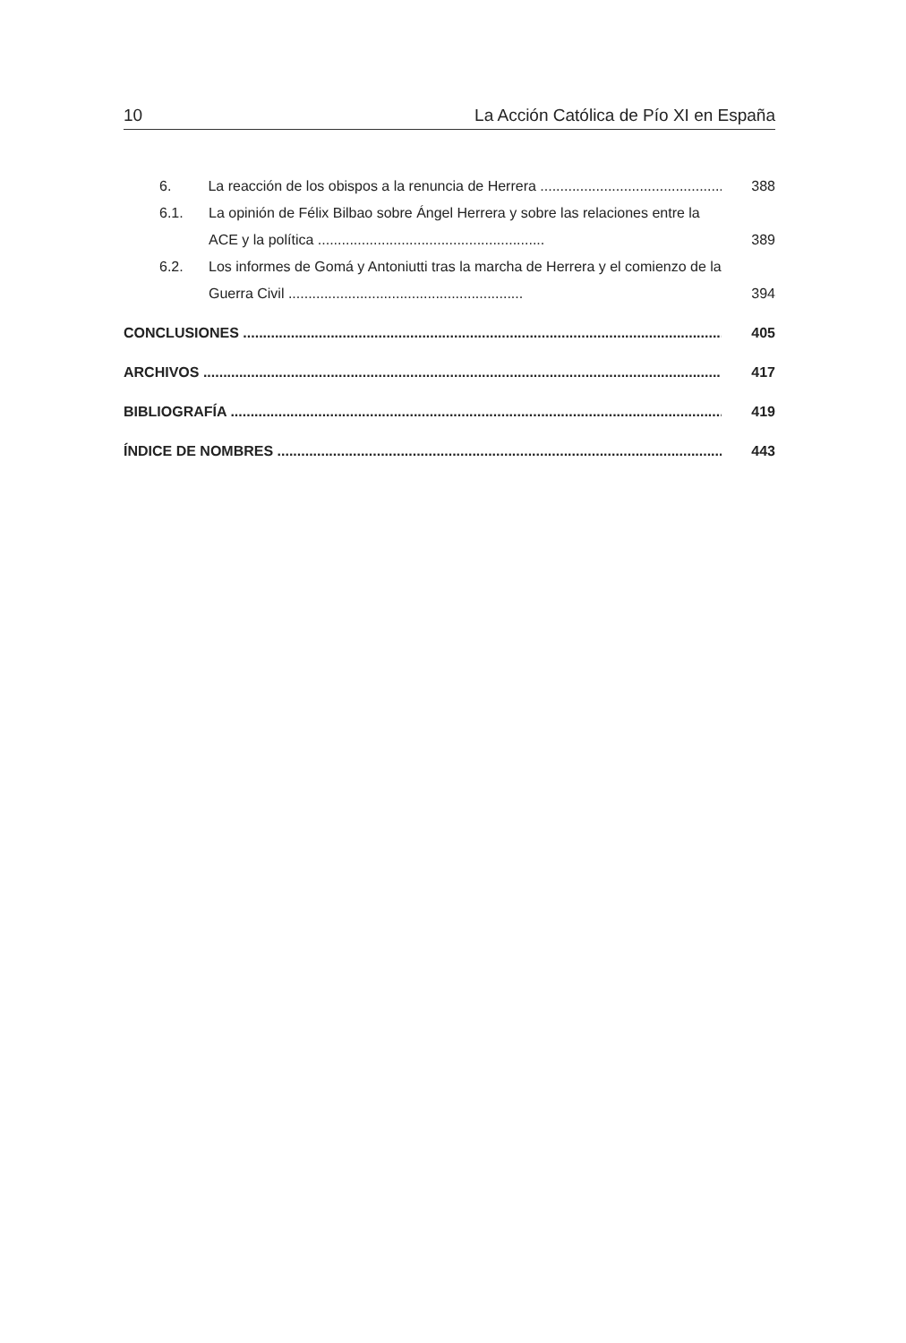10 La Acción Católica de Pío XI en España
6. La reacción de los obispos a la renuncia de Herrera .................................................... 388
6.1. La opinión de Félix Bilbao sobre Ángel Herrera y sobre las relaciones entre la ACE y la política ......................................................... 389
6.2. Los informes de Gomá y Antoniutti tras la marcha de Herrera y el comienzo de la Guerra Civil ........................................................... 394
CONCLUSIONES ............................................................................................................................ 405
ARCHIVOS .................................................................................................................................. 417
BIBLIOGRAFÍA ............................................................................................................................ 419
ÍNDICE DE NOMBRES .................................................................................................................. 443